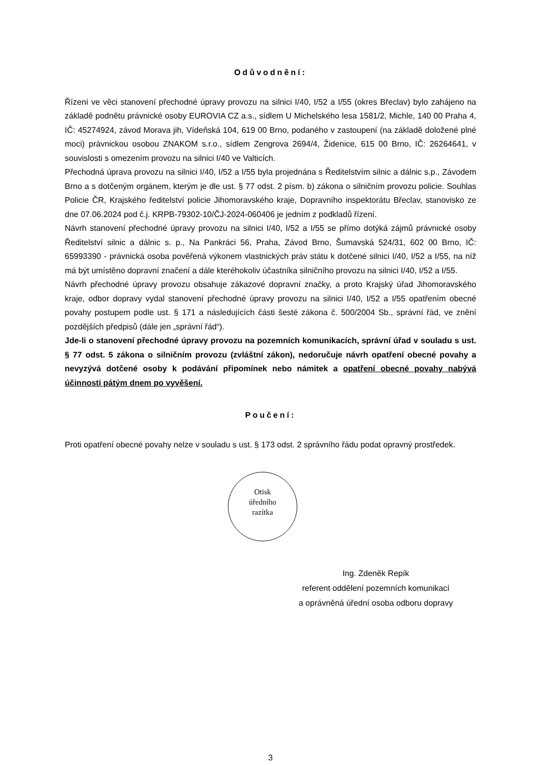Odůvodnění:
Řízení ve věci stanovení přechodné úpravy provozu na silnici I/40, I/52 a I/55 (okres Břeclav) bylo zahájeno na základě podnětu právnické osoby EUROVIA CZ a.s., sídlem U Michelského lesa 1581/2, Michle, 140 00 Praha 4, IČ: 45274924, závod Morava jih, Vídeňská 104, 619 00 Brno, podaného v zastoupení (na základě doložené plné moci) právnickou osobou ZNAKOM s.r.o., sídlem Zengrova 2694/4, Židenice, 615 00 Brno, IČ: 26264641, v souvislosti s omezením provozu na silnici I/40 ve Valticích.
Přechodná úprava provozu na silnici I/40, I/52 a I/55 byla projednána s Ředitelstvím silnic a dálnic s.p., Závodem Brno a s dotčeným orgánem, kterým je dle ust. § 77 odst. 2 písm. b) zákona o silničním provozu policie. Souhlas Policie ČR, Krajského ředitelství policie Jihomoravského kraje, Dopravního inspektorátu Břeclav, stanovisko ze dne 07.06.2024 pod č.j. KRPB-79302-10/ČJ-2024-060406 je jedním z podkladů řízení.
Návrh stanovení přechodné úpravy provozu na silnici I/40, I/52 a I/55 se přímo dotýká zájmů právnické osoby Ředitelství silnic a dálnic s. p., Na Pankráci 56, Praha, Závod Brno, Šumavská 524/31, 602 00 Brno, IČ: 65993390 - právnická osoba pověřená výkonem vlastnických práv státu k dotčené silnici I/40, I/52 a I/55, na níž má být umístěno dopravní značení a dále kteréhokoliv účastníka silničního provozu na silnici I/40, I/52 a I/55.
Návrh přechodné úpravy provozu obsahuje zákazové dopravní značky, a proto Krajský úřad Jihomoravského kraje, odbor dopravy vydal stanovení přechodné úpravy provozu na silnici I/40, I/52 a I/55 opatřením obecné povahy postupem podle ust. § 171 a následujících části šesté zákona č. 500/2004 Sb., správní řád, ve znění pozdějších předpisů (dále jen „správní řád“).
Jde-li o stanovení přechodné úpravy provozu na pozemních komunikacích, správní úřad v souladu s ust. § 77 odst. 5 zákona o silničním provozu (zvláštní zákon), nedoručuje návrh opatření obecné povahy a nevyzývá dotčené osoby k podávání připomínek nebo námitek a opatření obecné povahy nabývá účinnosti pátým dnem po vyvěšení.
Poučení:
Proti opatření obecné povahy nelze v souladu s ust. § 173 odst. 2 správního řádu podat opravný prostředek.
Otisk
úředního
razítka
Ing. Zdeněk Repík
referent oddělení pozemních komunikací
a oprávněná úřední osoba odboru dopravy
3